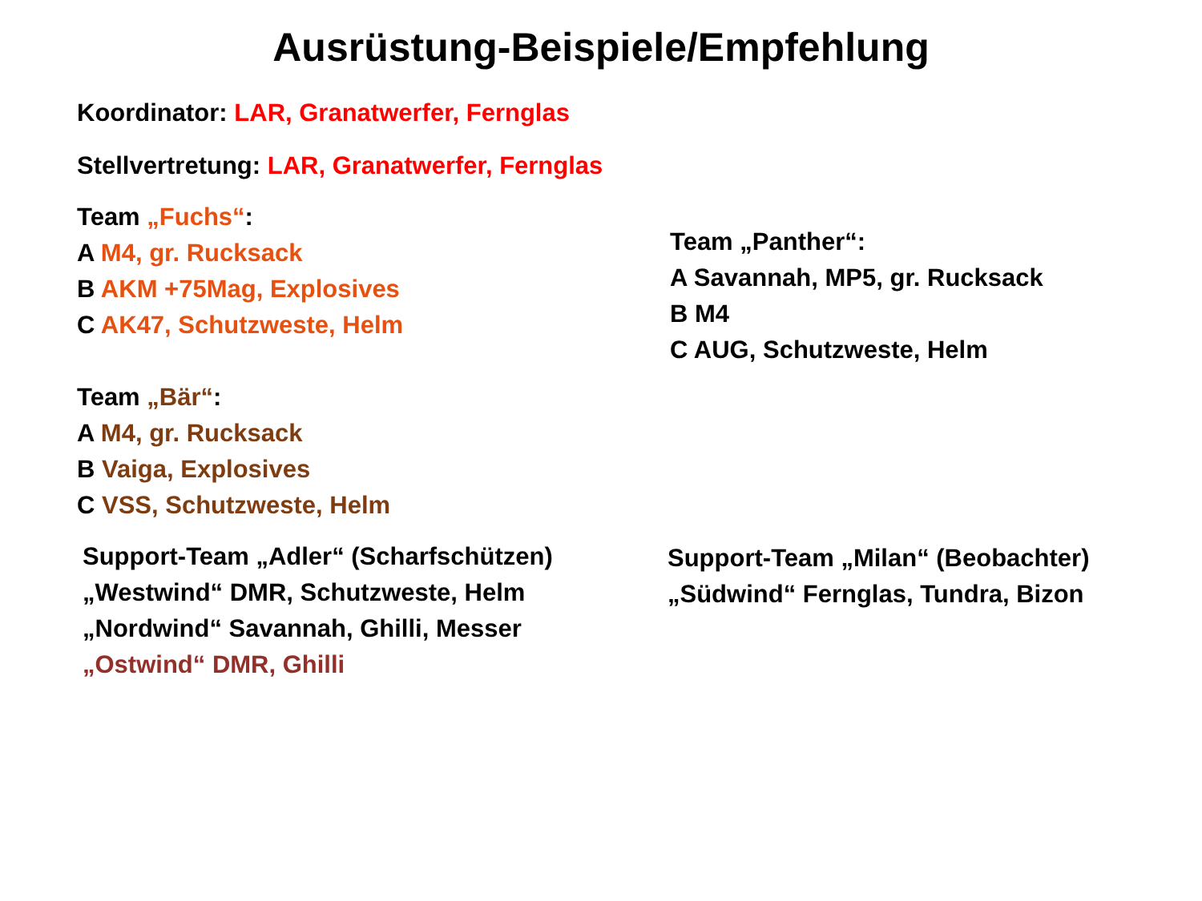Ausrüstung-Beispiele/Empfehlung
Koordinator: LAR, Granatwerfer, Fernglas
Stellvertretung: LAR, Granatwerfer, Fernglas
Team „Fuchs“:
A M4, gr. Rucksack
B AKM +75Mag, Explosives
C AK47, Schutzweste, Helm
Team „Panther“:
A Savannah, MP5, gr. Rucksack
B M4
C AUG, Schutzweste, Helm
Team „Bär“:
A M4, gr. Rucksack
B Vaiga, Explosives
C VSS, Schutzweste, Helm
Support-Team „Adler“ (Scharfschützen)
„Westwind“ DMR, Schutzweste, Helm
„Nordwind“ Savannah, Ghilli, Messer
„Ostwind“ DMR, Ghilli
Support-Team „Milan“ (Beobachter)
„Südwind“ Fernglas, Tundra, Bizon